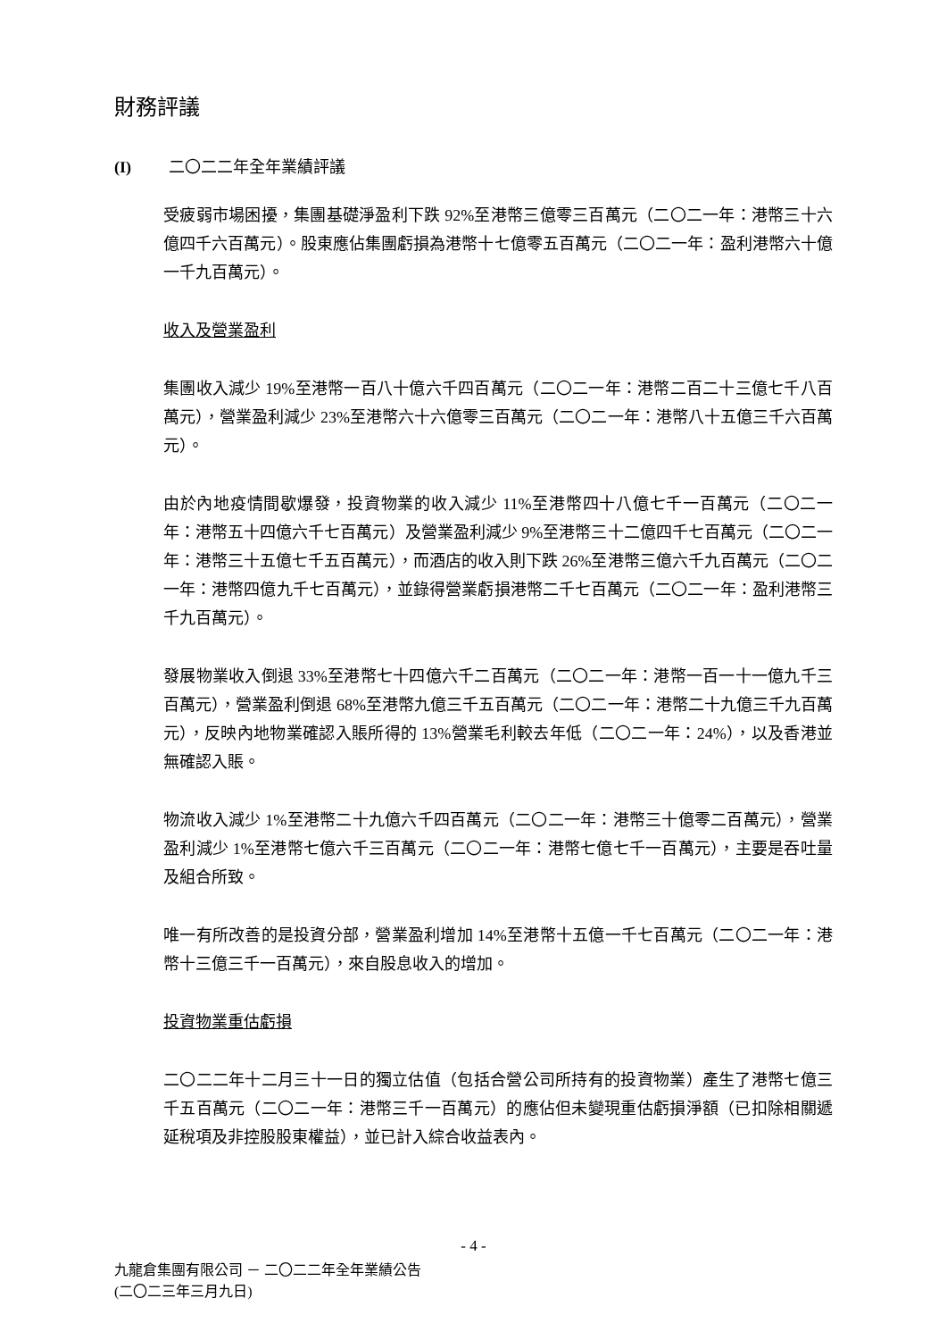財務評議
(I) 二〇二二年全年業績評議
受疲弱市場困擾，集團基礎淨盈利下跌 92%至港幣三億零三百萬元（二〇二一年：港幣三十六億四千六百萬元）。股東應佔集團虧損為港幣十七億零五百萬元（二〇二一年：盈利港幣六十億一千九百萬元）。
收入及營業盈利
集團收入減少 19%至港幣一百八十億六千四百萬元（二〇二一年：港幣二百二十三億七千八百萬元），營業盈利減少 23%至港幣六十六億零三百萬元（二〇二一年：港幣八十五億三千六百萬元）。
由於內地疫情間歇爆發，投資物業的收入減少 11%至港幣四十八億七千一百萬元（二〇二一年：港幣五十四億六千七百萬元）及營業盈利減少 9%至港幣三十二億四千七百萬元（二〇二一年：港幣三十五億七千五百萬元），而酒店的收入則下跌 26%至港幣三億六千九百萬元（二〇二一年：港幣四億九千七百萬元），並錄得營業虧損港幣二千七百萬元（二〇二一年：盈利港幣三千九百萬元）。
發展物業收入倒退 33%至港幣七十四億六千二百萬元（二〇二一年：港幣一百一十一億九千三百萬元），營業盈利倒退 68%至港幣九億三千五百萬元（二〇二一年：港幣二十九億三千九百萬元），反映內地物業確認入賬所得的 13%營業毛利較去年低（二〇二一年：24%），以及香港並無確認入賬。
物流收入減少 1%至港幣二十九億六千四百萬元（二〇二一年：港幣三十億零二百萬元），營業盈利減少 1%至港幣七億六千三百萬元（二〇二一年：港幣七億七千一百萬元），主要是吞吐量及組合所致。
唯一有所改善的是投資分部，營業盈利增加 14%至港幣十五億一千七百萬元（二〇二一年：港幣十三億三千一百萬元），來自股息收入的增加。
投資物業重估虧損
二〇二二年十二月三十一日的獨立估值（包括合營公司所持有的投資物業）產生了港幣七億三千五百萬元（二〇二一年：港幣三千一百萬元）的應佔但未變現重估虧損淨額（已扣除相關遞延稅項及非控股股東權益），並已計入綜合收益表內。
- 4 -
九龍倉集團有限公司 － 二〇二二年全年業績公告
(二〇二三年三月九日)